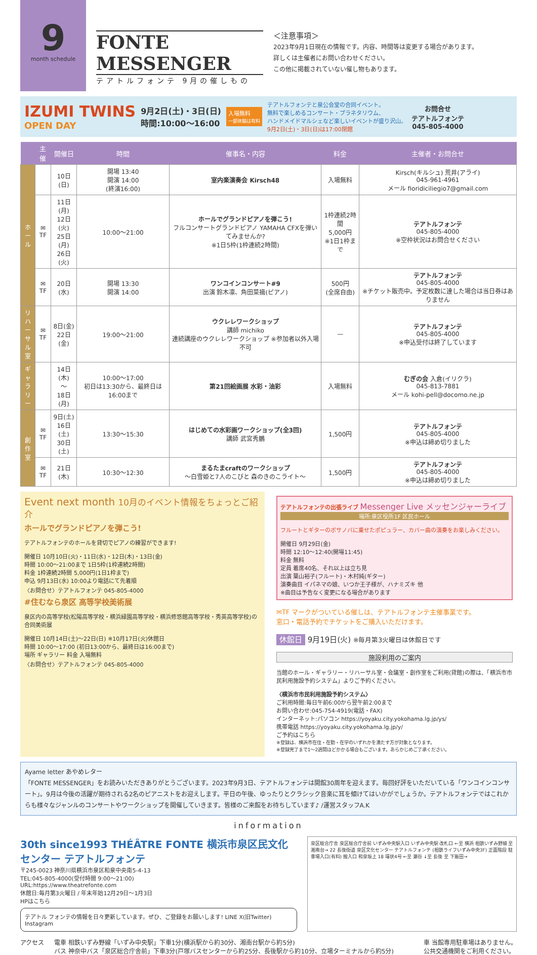9
month schedule
FONTE MESSENGER
テアトルフォンテ 9月の催しもの
＜注意事項＞
2023年9月1日現在の情報です。内容、時間等は変更する場合があります。
詳しくは主催者にお問い合わせください。
この他に掲載されていない催し物もあります。
IZUMI TWINS
OPEN DAY
9月2日(土)・3日(日)
時間:10:00〜16:00
入場無料
一部体験は有料
テアトルフォンテと泉公会堂の合同イベント。
無料で楽しめるコンサート・プラネタリウム、
ハンドメイドマルシェなど楽しいイベントが盛り沢山。
9月2日(土)・3日(日)は17:00閉館
お問合せ
テアトルフォンテ
045-805-4000
| | 主催 | 開催日 | 時間 | 催事名・内容 | 料金 | 主催者・お問合せ |
| --- | --- | --- | --- | --- | --- | --- |
| ホール | | 10日(日) | 開場 13:40 開演 14:00 (終演16:00) | 室内楽演奏会 Kirsch48 | 入場無料 | Kirsch(キルシュ) 荒井(アライ) 045-961-4961 メール fioridiciliegio7@gmail.com |
| | ✉TF | 11日(月) 12日(火) 25日(月) 26日(火) | 10:00〜21:00 | ホールでグランドピアノを弾こう! フルコンサートグランドピアノ YAMAHA CFXを弾いてみませんか? ※1日5枠(1枠連続2時間) | 1枠連続2時間 5,000円 ※1日1枠まで | テアトルフォンテ 045-805-4000 ※空枠状況はお問合せください |
| | ✉TF | 20日(水) | 開場 13:30 開演 14:00 | ワンコインコンサート#9 出演 鈴木凛、角田菜摘(ピアノ) | 500円 (全席自由) | テアトルフォンテ 045-805-4000 ※チケット販売中。予定枚数に達した場合は当日券はありません |
| リハーサル室 | ✉TF | 8日(金) 22日(金) | 19:00〜21:00 | ウクレレワークショップ 講師 michiko 連続講座のウクレレワークショップ ※参加者以外入場不可 | — | テアトルフォンテ 045-805-4000 ※申込受付は終了しています |
| ギャラリー | | 14日(木) 〜 18日(月) | 10:00〜17:00 初日は13:30から、最終日は16:00まで | 第21回絵画展 水彩・油彩 | 入場無料 | むぎの会 入倉(イリクラ) 045-813-7881 メール kohi-pell@docomo.ne.jp |
| 創作室 | ✉TF | 9日(土) 16日(土) 30日(土) | 13:30〜15:30 | はじめての水彩画ワークショップ(全3回) 講師 武宮秀鵬 | 1,500円 | テアトルフォンテ 045-805-4000 ※申込は締め切りました |
| | ✉TF | 21日(木) | 10:30〜12:30 | まるたまcraftのワークショップ 〜白雪姫と7人のこびと 森のきのこライト〜 | 1,500円 | テアトルフォンテ 045-805-4000 ※申込は締め切りました |
Event next month 10月のイベント情報をちょっとご紹介
ホールでグランドピアノを弾こう!
テアトルフォンテのホールを貸切でピアノの練習ができます!
開催日 10月10日(火)・11日(水)・12日(木)・13日(金)
時間 10:00〜21:00まで 1日5枠(1枠連続2時間)
料金 1枠連続2時間 5,000円(1日1枠まで)
申込 9月13日(水) 10:00より電話にて先着順
〈お問合せ〉テアトルフォンテ 045-805-4000
#住むなら泉区 高等学校美術展
泉区内の高等学校(松陽高等学校・横浜緑園高等学校・横浜修悠館高等学校・秀英高等学校)の合同美術展
開催日 10月14日(土)〜22日(日) ※10月17日(火)休館日
時間 10:00〜17:00 (初日13:00から、最終日は16:00まで)
場所 ギャラリー 料金 入場無料
〈お問合せ〉テアトルフォンテ 045-805-4000
テアトルフォンテの出張ライブ Messenger Live メッセンジャーライブ
場所:泉区役所1F 区民ホール
フルートとギターのボサノバに乗せたポピュラー、カバー曲の演奏をお楽しみください。
開催日 9月29日(金)
時間 12:10〜12:40(開場11:45)
料金 無料
定員 着席40名、それ以上は立ち見
出演 葉山裕子(フルート)・木村純(ギター)
演奏曲目 イパネマの娘、いつか王子様が、ハナミズキ 他
※曲目は予告なく変更になる場合があります
✉TF マークがついている催しは、テアトルフォンテ主催事業です。
窓口・電話予約でチケットをご購入いただけます。
休館日 9月19日(火) ※毎月第3火曜日は休館日です
施設利用のご案内
当館のホール・ギャラリー・リハーサル室・会議室・創作室をご利用(貸館)の際は、「横浜市市民利用施設予約システム」よりご予約ください。
〈横浜市市民利用施設予約システム〉
ご利用時間:毎日午前6:00から翌午前2:00まで
お問い合わせ:045-754-4919(電話・FAX)
インターネット:パソコン https://yoyaku.city.yokohama.lg.jp/ys/
携帯電話 https://yoyaku.city.yokohama.lg.jp/y/
ご予約はこちら
※登録は、横浜市在住・在勤・在学のいずれかを満たす方が対象となります。
※登録完了まで1〜2週間ほどかかる場合もございます。あらかじめご了承ください。
Ayame letter あやめレター
「FONTE MESSENGER」をお読みいただきありがとうございます。2023年9月3日、テアトルフォンテは開館30周年を迎えます。毎回好評をいただいている「ワンコインコンサート」。9月は今後の活躍が期待される2名のピアニストをお迎えします。平日の午後、ゆったりとクラシック音楽に耳を傾けてはいかがでしょうか。テアトルフォンテではこれからも様々なジャンルのコンサートやワークショップを開催していきます。皆様のご来館をお待ちしています♪ /運営スタッフA.K
information
30th since1993 THÉÂTRE FONTE 横浜市泉区民文化センター テアトルフォンテ
〒245-0023 神奈川県横浜市泉区和泉中央南5-4-13
TEL:045-805-4000(受付時間 9:00〜21:00)
URL:https://www.theatrefonte.com
休館日:毎月第3火曜日 / 年末年始12月29日〜1月3日
HPはこちら
テアトル フォンテの情報を日々更新しています。ぜひ、ご登録をお願いします! LINE X(旧Twitter) Instagram
泉区総合庁舎 泉区総合庁舎前 いずみ中央駅入口 いずみ中央駅 改札口 ←至 横浜 相鉄いずみ野線 至 湘南台→ 22 長後街道 泉区文化センター テアトルフォンテ (相鉄ライフいずみ中央3F) 正面階段 駐車場入口(有料) 搬入口 和泉坂上 18 環状4号 ←至 瀬谷 ↓至 長後 至 下飯田→
アクセス 電車 相鉄いずみ野線「いずみ中央駅」下車1分(横浜駅から約30分、湘南台駅から約5分)
バス 神奈中バス「泉区総合庁舎前」下車3分(戸塚バスセンターから約25分、長後駅から約10分、立場ターミナルから約5分)
車 当館専用駐車場はありません。
公共交通機関をご利用ください。